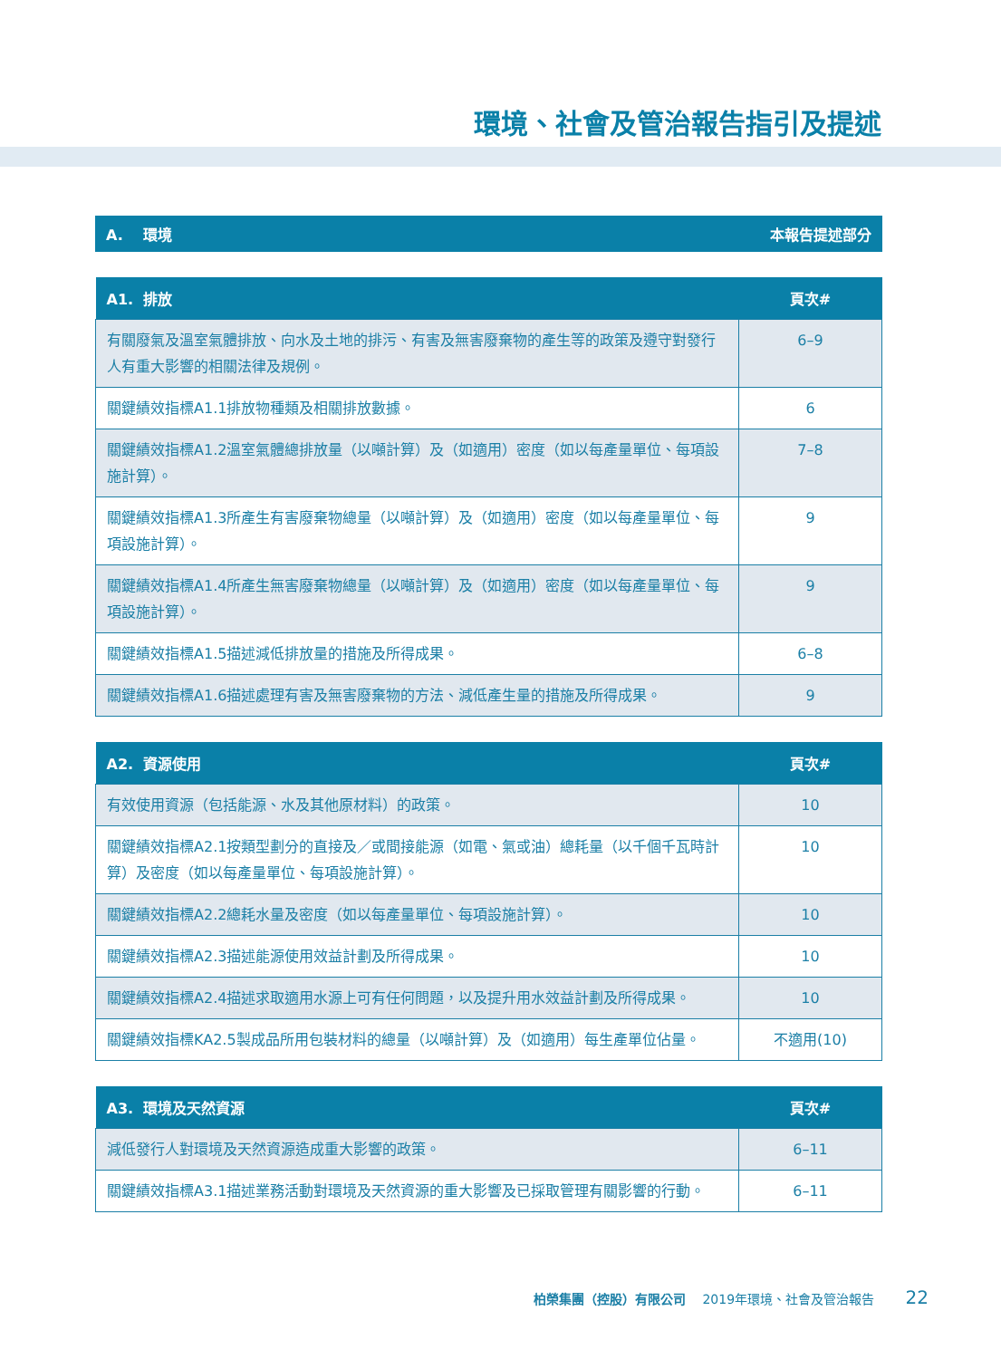環境、社會及管治報告指引及提述
| A. 環境 | 本報告提述部分 |
| --- | --- |
| A1. 排放 | 頁次# |
| --- | --- |
| 有關廢氣及溫室氣體排放、向水及土地的排污、有害及無害廢棄物的產生等的政策及遵守對發行人有重大影響的相關法律及規例。 | 6–9 |
| 關鍵績效指標A1.1排放物種類及相關排放數據。 | 6 |
| 關鍵績效指標A1.2溫室氣體總排放量（以噸計算）及（如適用）密度（如以每產量單位、每項設施計算）。 | 7–8 |
| 關鍵績效指標A1.3所產生有害廢棄物總量（以噸計算）及（如適用）密度（如以每產量單位、每項設施計算）。 | 9 |
| 關鍵績效指標A1.4所產生無害廢棄物總量（以噸計算）及（如適用）密度（如以每產量單位、每項設施計算）。 | 9 |
| 關鍵績效指標A1.5描述減低排放量的措施及所得成果。 | 6–8 |
| 關鍵績效指標A1.6描述處理有害及無害廢棄物的方法、減低產生量的措施及所得成果。 | 9 |
| A2. 資源使用 | 頁次# |
| --- | --- |
| 有效使用資源（包括能源、水及其他原材料）的政策。 | 10 |
| 關鍵績效指標A2.1按類型劃分的直接及／或間接能源（如電、氣或油）總耗量（以千個千瓦時計算）及密度（如以每產量單位、每項設施計算）。 | 10 |
| 關鍵績效指標A2.2總耗水量及密度（如以每產量單位、每項設施計算）。 | 10 |
| 關鍵績效指標A2.3描述能源使用效益計劃及所得成果。 | 10 |
| 關鍵績效指標A2.4描述求取適用水源上可有任何問題，以及提升用水效益計劃及所得成果。 | 10 |
| 關鍵績效指標KA2.5製成品所用包裝材料的總量（以噸計算）及（如適用）每生產單位佔量。 | 不適用(10) |
| A3. 環境及天然資源 | 頁次# |
| --- | --- |
| 減低發行人對環境及天然資源造成重大影響的政策。 | 6–11 |
| 關鍵績效指標A3.1描述業務活動對環境及天然資源的重大影響及已採取管理有關影響的行動。 | 6–11 |
柏榮集團（控股）有限公司 2019年環境、社會及管治報告 22